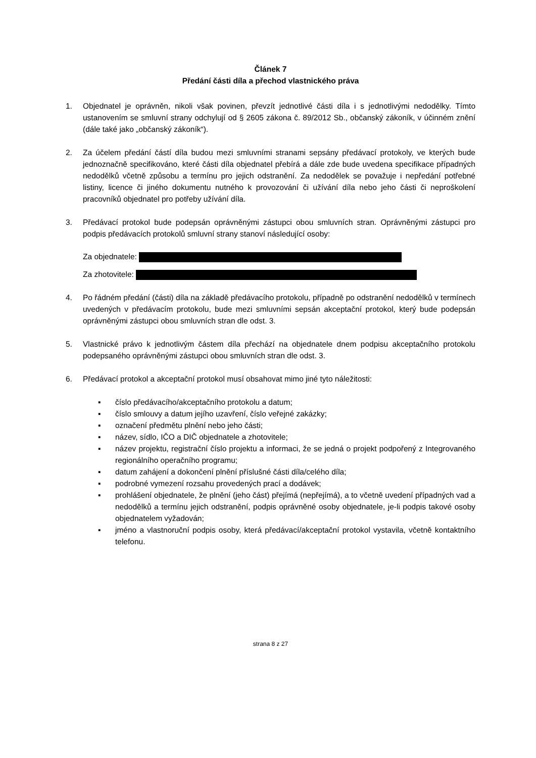Článek 7
Předání části díla a přechod vlastnického práva
1. Objednatel je oprávněn, nikoli však povinen, převzít jednotlivé části díla i s jednotlivými nedodělky. Tímto ustanovením se smluvní strany odchylují od § 2605 zákona č. 89/2012 Sb., občanský zákoník, v účinném znění (dále také jako „občanský zákoník“).
2. Za účelem předání částí díla budou mezi smluvními stranami sepsány předávací protokoly, ve kterých bude jednoznačně specifikováno, které části díla objednatel přebírá a dále zde bude uvedena specifikace případných nedodělků včetně způsobu a termínu pro jejich odstranění. Za nedodělek se považuje i nepředání potřebné listiny, licence či jiného dokumentu nutného k provozování či užívání díla nebo jeho části či neproškolení pracovníků objednatel pro potřeby užívání díla.
3. Předávací protokol bude podepsán oprávněnými zástupci obou smluvních stran. Oprávněnými zástupci pro podpis předávacích protokolů smluvní strany stanoví následující osoby:
Za objednatele:
Za zhotovitele:
4. Po řádném předání (části) díla na základě předávacího protokolu, případně po odstranění nedodělků v termínech uvedených v předávacím protokolu, bude mezi smluvními sepsán akceptační protokol, který bude podepsán oprávněnými zástupci obou smluvních stran dle odst. 3.
5. Vlastnické právo k jednotlivým částem díla přechází na objednatele dnem podpisu akceptačního protokolu podepsaného oprávněnými zástupci obou smluvních stran dle odst. 3.
6. Předávací protokol a akceptační protokol musí obsahovat mimo jiné tyto náležitosti:
▪ číslo předávacího/akceptačního protokolu a datum;
▪ číslo smlouvy a datum jejího uzavření, číslo veřejné zakázky;
▪ označení předmětu plnění nebo jeho části;
▪ název, sídlo, IČO a DIČ objednatele a zhotovitele;
▪ název projektu, registrační číslo projektu a informaci, že se jedná o projekt podpořený z Integrovaného regionálního operačního programu;
▪ datum zahájení a dokončení plnění příslušné části díla/celého díla;
▪ podrobné vymezení rozsahu provedených prací a dodávek;
▪ prohlášení objednatele, že plnění (jeho část) přejímá (nepřejímá), a to včetně uvedení případných vad a nedodělků a termínu jejich odstranění, podpis oprávněné osoby objednatele, je-li podpis takové osoby objednatelem vyžadován;
▪ jméno a vlastnoruční podpis osoby, která předávací/akceptační protokol vystavila, včetně kontaktního telefonu.
strana 8 z 27